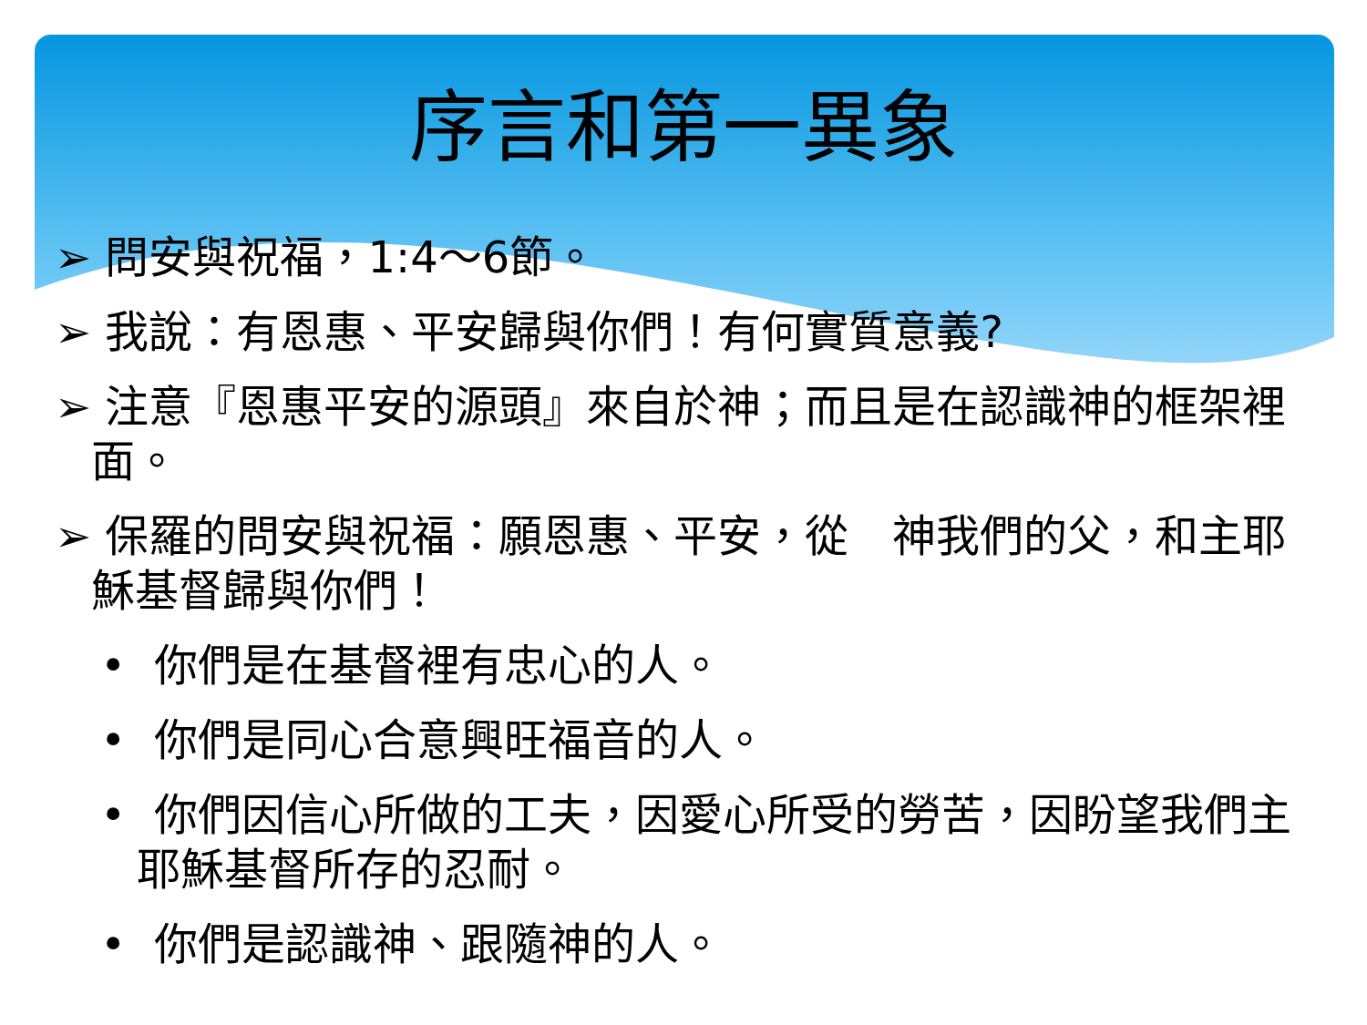序言和第一異象
➢ 問安與祝福，1:4～6節。
➢ 我說：有恩惠、平安歸與你們！有何實質意義?
➢ 注意『恩惠平安的源頭』來自於神；而且是在認識神的框架裡面。
➢ 保羅的問安與祝福：願恩惠、平安，從　神我們的父，和主耶穌基督歸與你們！
• 你們是在基督裡有忠心的人。
• 你們是同心合意興旺福音的人。
• 你們因信心所做的工夫，因愛心所受的勞苦，因盼望我們主耶穌基督所存的忍耐。
• 你們是認識神、跟隨神的人。